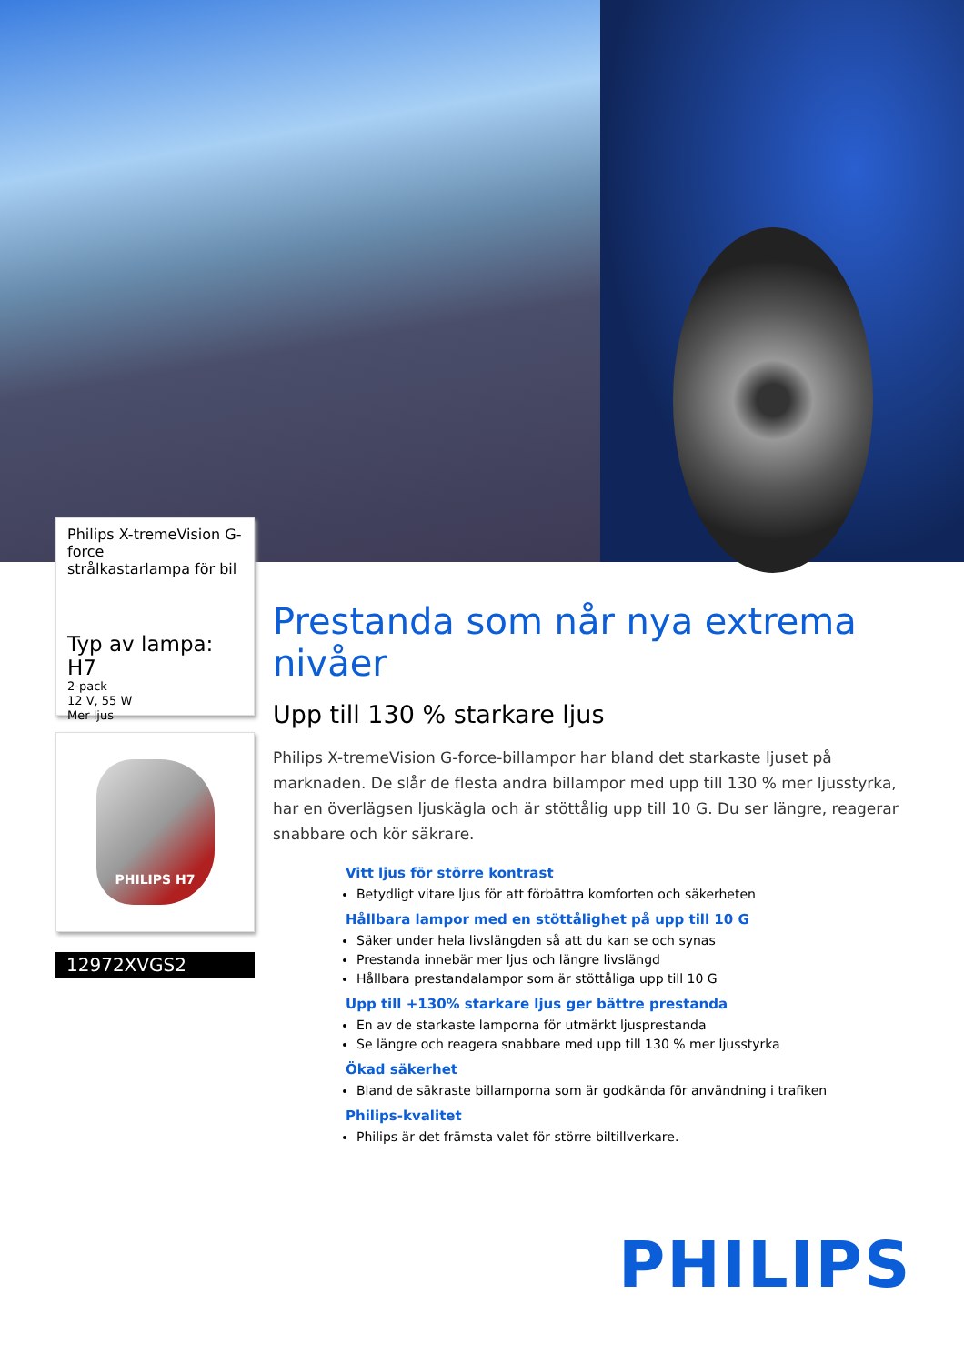Philips X-tremeVision G-force
strålkastarlampa för bil
Typ av lampa: H7
2-pack
12 V, 55 W
Mer ljus
PHILIPS H7
12972XVGS2
Prestanda som når nya extrema nivåer
Upp till 130 % starkare ljus
Philips X-tremeVision G-force-billampor har bland det starkaste ljuset på marknaden. De slår de flesta andra billampor med upp till 130 % mer ljusstyrka, har en överlägsen ljuskägla och är stöttålig upp till 10 G. Du ser längre, reagerar snabbare och kör säkrare.
Vitt ljus för större kontrast
Betydligt vitare ljus för att förbättra komforten och säkerheten
Hållbara lampor med en stöttålighet på upp till 10 G
Säker under hela livslängden så att du kan se och synas
Prestanda innebär mer ljus och längre livslängd
Hållbara prestandalampor som är stöttåliga upp till 10 G
Upp till +130% starkare ljus ger bättre prestanda
En av de starkaste lamporna för utmärkt ljusprestanda
Se längre och reagera snabbare med upp till 130 % mer ljusstyrka
Ökad säkerhet
Bland de säkraste billamporna som är godkända för användning i trafiken
Philips-kvalitet
Philips är det främsta valet för större biltillverkare.
PHILIPS